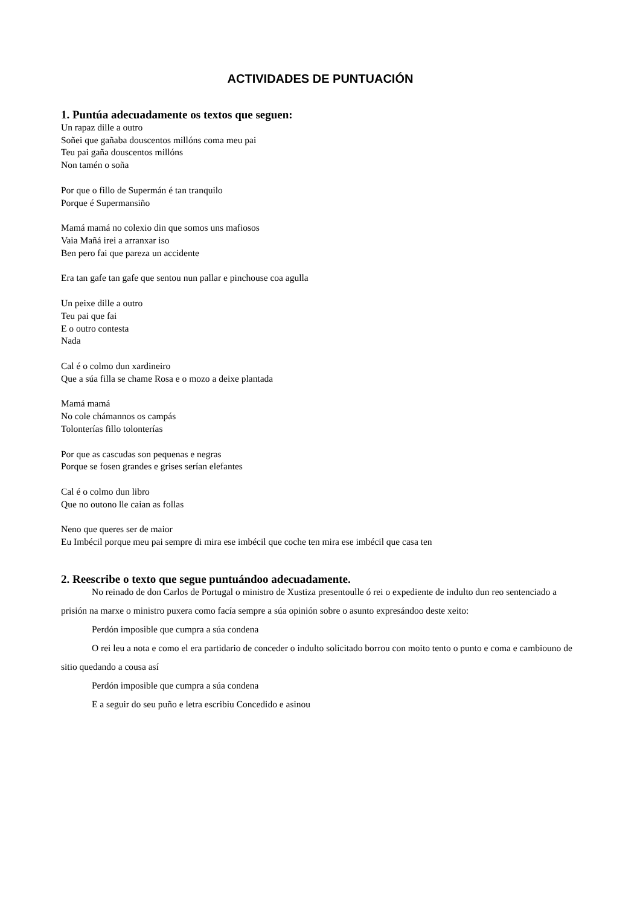ACTIVIDADES DE PUNTUACIÓN
1. Puntúa adecuadamente os textos que seguen:
Un rapaz dille a outro
Soñei que gañaba douscentos millóns coma meu pai
Teu pai gaña douscentos millóns
Non tamén o soña
Por que o fillo de Supermán é tan tranquilo
Porque é Supermansiño
Mamá mamá no colexio din que somos uns mafiosos
Vaia Mañá irei a arranxar iso
Ben pero fai que pareza un accidente
Era tan gafe tan gafe que sentou nun pallar e pinchouse coa agulla
Un peixe dille a outro
Teu pai que fai
E o outro contesta
Nada
Cal é o colmo dun xardineiro
Que a súa filla se chame Rosa e o mozo a deixe plantada
Mamá mamá
No cole chámannos os campás
Tolonterías fillo tolonterías
Por que as cascudas son pequenas e negras
Porque se fosen grandes e grises serían elefantes
Cal é o colmo dun libro
Que no outono lle caian as follas
Neno que queres ser de maior
Eu Imbécil porque meu pai sempre di mira ese imbécil que coche ten mira ese imbécil que casa ten
2. Reescribe o texto que segue puntuándoo adecuadamente.
No reinado de don Carlos de Portugal o ministro de Xustiza presentoulle ó rei o expediente de indulto dun reo sentenciado a prisión na marxe o ministro puxera como facía sempre a súa opinión sobre o asunto expresándoo deste xeito:
Perdón imposible que cumpra a súa condena
O rei leu a nota e como el era partidario de conceder o indulto solicitado borrou con moito tento o punto e coma e cambiouno de sitio quedando a cousa así
Perdón imposible que cumpra a súa condena
E a seguir do seu puño e letra escribiu Concedido e asinou